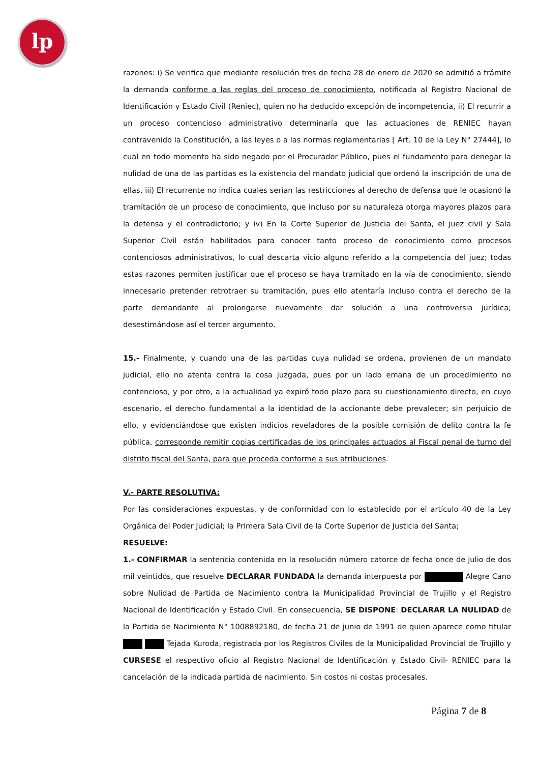lp
razones: i) Se verifica que mediante resolución tres de fecha 28 de enero de 2020 se admitió a trámite la demanda conforme a las reglas del proceso de conocimiento, notificada al Registro Nacional de Identificación y Estado Civil (Reniec), quien no ha deducido excepción de incompetencia, ii) El recurrir a un proceso contencioso administrativo determinaría que las actuaciones de RENIEC hayan contravenido la Constitución, a las leyes o a las normas reglamentarias [ Art. 10 de la Ley N° 27444], lo cual en todo momento ha sido negado por el Procurador Público, pues el fundamento para denegar la nulidad de una de las partidas es la existencia del mandato judicial que ordenó la inscripción de una de ellas, iii) El recurrente no indica cuales serían las restricciones al derecho de defensa que le ocasionó la tramitación de un proceso de conocimiento, que incluso por su naturaleza otorga mayores plazos para la defensa y el contradictorio; y iv) En la Corte Superior de Justicia del Santa, el juez civil y Sala Superior Civil están habilitados para conocer tanto proceso de conocimiento como procesos contenciosos administrativos, lo cual descarta vicio alguno referido a la competencia del juez; todas estas razones permiten justificar que el proceso se haya tramitado en la vía de conocimiento, siendo innecesario pretender retrotraer su tramitación, pues ello atentaría incluso contra el derecho de la parte demandante al prolongarse nuevamente dar solución a una controversia jurídica; desestimándose así el tercer argumento.
15.- Finalmente, y cuando una de las partidas cuya nulidad se ordena, provienen de un mandato judicial, ello no atenta contra la cosa juzgada, pues por un lado emana de un procedimiento no contencioso, y por otro, a la actualidad ya expiró todo plazo para su cuestionamiento directo, en cuyo escenario, el derecho fundamental a la identidad de la accionante debe prevalecer; sin perjuicio de ello, y evidenciándose que existen indicios reveladores de la posible comisión de delito contra la fe pública, corresponde remitir copias certificadas de los principales actuados al Fiscal penal de turno del distrito fiscal del Santa, para que proceda conforme a sus atribuciones.
V.- PARTE RESOLUTIVA:
Por las consideraciones expuestas, y de conformidad con lo establecido por el artículo 40 de la Ley Orgánica del Poder Judicial; la Primera Sala Civil de la Corte Superior de Justicia del Santa;
RESUELVE:
1.- CONFIRMAR la sentencia contenida en la resolución número catorce de fecha once de julio de dos mil veintidós, que resuelve DECLARAR FUNDADA la demanda interpuesta por Alegre Cano sobre Nulidad de Partida de Nacimiento contra la Municipalidad Provincial de Trujillo y el Registro Nacional de Identificación y Estado Civil. En consecuencia, SE DISPONE: DECLARAR LA NULIDAD de la Partida de Nacimiento N° 1008892180, de fecha 21 de junio de 1991 de quien aparece como titular Tejada Kuroda, registrada por los Registros Civiles de la Municipalidad Provincial de Trujillo y CURSESE el respectivo oficio al Registro Nacional de Identificación y Estado Civil- RENIEC para la cancelación de la indicada partida de nacimiento. Sin costos ni costas procesales.
Página 7 de 8